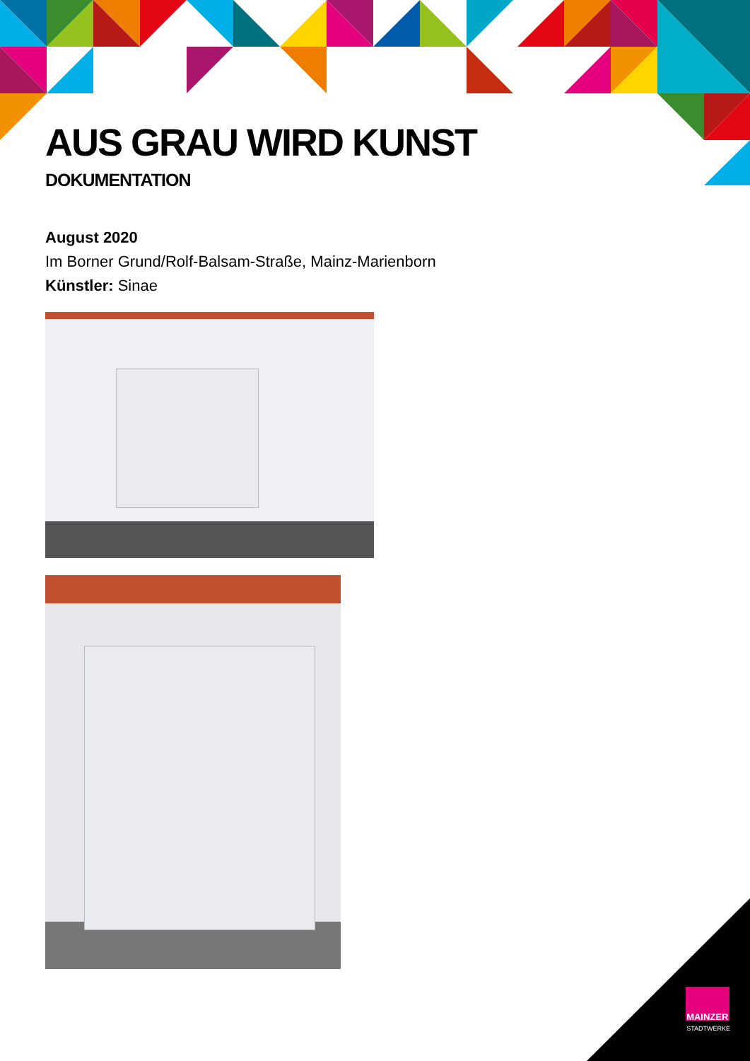AUS GRAU WIRD KUNST
DOKUMENTATION
August 2020
Im Borner Grund/Rolf-Balsam-Straße, Mainz-Marienborn
Künstler: Sinae
MAINZER
STADTWERKE